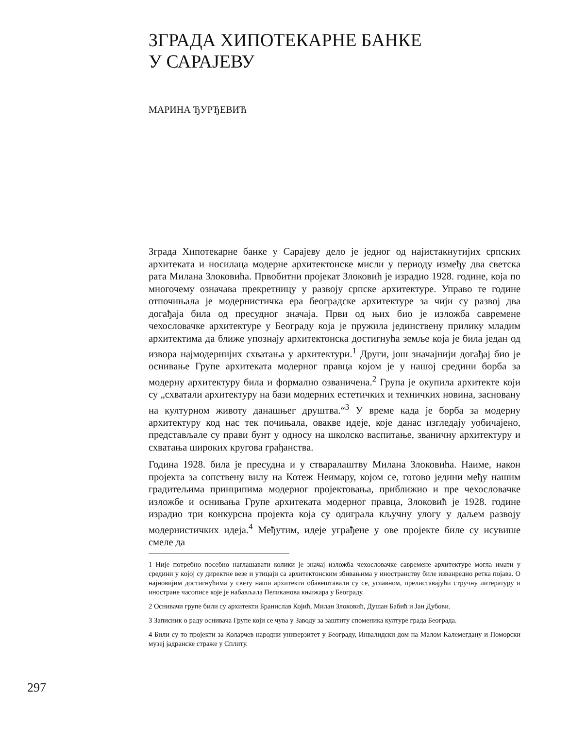ЗГРАДА ХИПОТЕКАРНЕ БАНКЕ
У САРАЈЕВУ
МАРИНА ЂУРЂЕВИЋ
Зграда Хипотекарне банке у Сарајеву дело је једног од најистакнутијих српских архитеката и носилаца модерне архитектонске мисли у периоду између два светска рата Милана Злоковића. Првобитни пројекат Злоковић је израдио 1928. године, која по многочему означава прекретницу у развоју српске архитектуре. Управо те године отпочињала је модернистичка ера београдске архитектуре за чији су развој два догађаја била од пресудног значаја. Први од њих био је изложба савремене чехословачке архитектуре у Београду која је пружила јединствену прилику младим архитектима да ближе упознају архитектонска достигнућа земље која је била један од извора најмодернијих схватања у архитектури.<sup>1</sup> Други, још значајнији догађај био је оснивање Групе архитеката модерног правца којом је у нашој средини борба за модерну архитектуру била и формално озваничена.<sup>2</sup> Група је окупила архитекте који су „схватали архитектуру на бази модерних естетичких и техничких новина, засновану на културном животу данашњег друштва.“<sup>3</sup> У време када је борба за модерну архитектуру код нас тек почињала, овакве идеје, које данас изгледају уобичајено, представљале су прави бунт у односу на школско васпитање, званичну архитектуру и схватања широких кругова грађанства.
Година 1928. била је пресудна и у стваралаштву Милана Злоковића. Наиме, након пројекта за сопствену вилу на Котеж Неимару, којом се, готово једини међу нашим градитељима принципима модерног пројектовања, приближио и пре чехословачке изложбе и оснивања Групе архитеката модерног правца, Злоковић је 1928. године израдио три конкурсна пројекта која су одиграла кључну улогу у даљем развоју модернистичких идеја.<sup>4</sup> Међутим, идеје уграђене у ове пројекте биле су исувише смеле да
1 Није потребно посебно наглашавати колики је значај изложба чехословачке савремене архитектуре могла имати у средини у којој су директне везе и утицаји са архитектонским збивањима у иностранству биле изванредно ретка појава. О најновијим достигнућима у свету наши архитекти обавештавали су се, углавном, прелиставајући стручну литературу и иностране часописе које је набављала Пеликанова књижара у Београду.
2 Оснивачи групе били су архитекти Бранислав Којић, Милан Злоковић, Душан Бабић и Јан Дубови.
3 Записник о раду оснивача Групе који се чува у Заводу за заштиту споменика културе града Београда.
4 Били су то пројекти за Коларчев народни универзитет у Београду, Инвалидски дом на Малом Калемегдану и Поморски музеј јадранске страже у Сплиту.
297